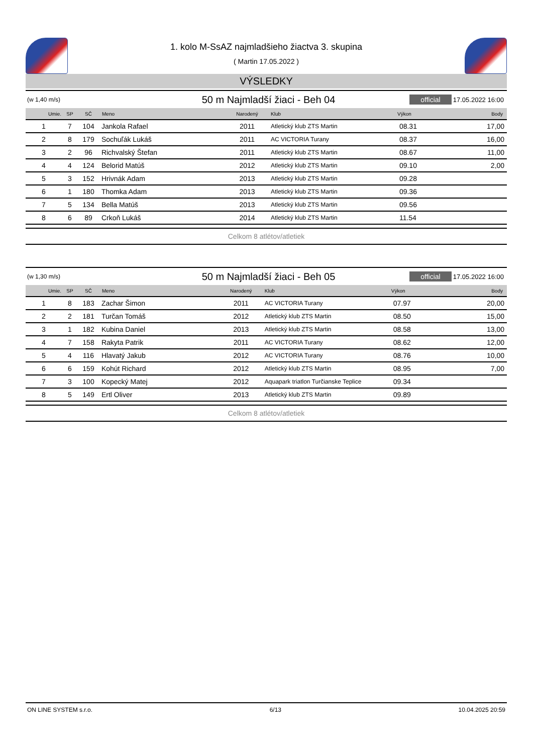1. kolo M-SsAZ najmladšieho žiactva 3. skupina
( Martin 17.05.2022 )
VÝSLEDKY
(w 1,40 m/s) 50 m Najmladší žiaci - Beh 04 official 17.05.2022 16:00
| Umie. | SP | SČ | Meno | Narodený | Klub | Výkon | Body |
| --- | --- | --- | --- | --- | --- | --- | --- |
| 1 | 7 | 104 | Jankola Rafael | 2011 | Atletický klub ZTS Martin | 08.31 | 17,00 |
| 2 | 8 | 179 | Sochuľák Lukáš | 2011 | AC VICTORIA Turany | 08.37 | 16,00 |
| 3 | 2 | 96 | Richvalský Štefan | 2011 | Atletický klub ZTS Martin | 08.67 | 11,00 |
| 4 | 4 | 124 | Belorid Matúš | 2012 | Atletický klub ZTS Martin | 09.10 | 2,00 |
| 5 | 3 | 152 | Hrivnák Adam | 2013 | Atletický klub ZTS Martin | 09.28 | |
| 6 | 1 | 180 | Thomka Adam | 2013 | Atletický klub ZTS Martin | 09.36 | |
| 7 | 5 | 134 | Bella Matúš | 2013 | Atletický klub ZTS Martin | 09.56 | |
| 8 | 6 | 89 | Crkoň Lukáš | 2014 | Atletický klub ZTS Martin | 11.54 | |
Celkom 8 atlétov/atletiek
(w 1,30 m/s) 50 m Najmladší žiaci - Beh 05 official 17.05.2022 16:00
| Umie. | SP | SČ | Meno | Narodený | Klub | Výkon | Body |
| --- | --- | --- | --- | --- | --- | --- | --- |
| 1 | 8 | 183 | Zachar Šimon | 2011 | AC VICTORIA Turany | 07.97 | 20,00 |
| 2 | 2 | 181 | Turčan Tomáš | 2012 | Atletický klub ZTS Martin | 08.50 | 15,00 |
| 3 | 1 | 182 | Kubina Daniel | 2013 | Atletický klub ZTS Martin | 08.58 | 13,00 |
| 4 | 7 | 158 | Rakyta Patrik | 2011 | AC VICTORIA Turany | 08.62 | 12,00 |
| 5 | 4 | 116 | Hlavatý Jakub | 2012 | AC VICTORIA Turany | 08.76 | 10,00 |
| 6 | 6 | 159 | Kohút Richard | 2012 | Atletický klub ZTS Martin | 08.95 | 7,00 |
| 7 | 3 | 100 | Kopecký Matej | 2012 | Aquapark triatlon Turčianske Teplice | 09.34 | |
| 8 | 5 | 149 | Ertl Oliver | 2013 | Atletický klub ZTS Martin | 09.89 | |
Celkom 8 atlétov/atletiek
ON LINE SYSTEM s.r.o. 6/13 10.04.2025 20:59